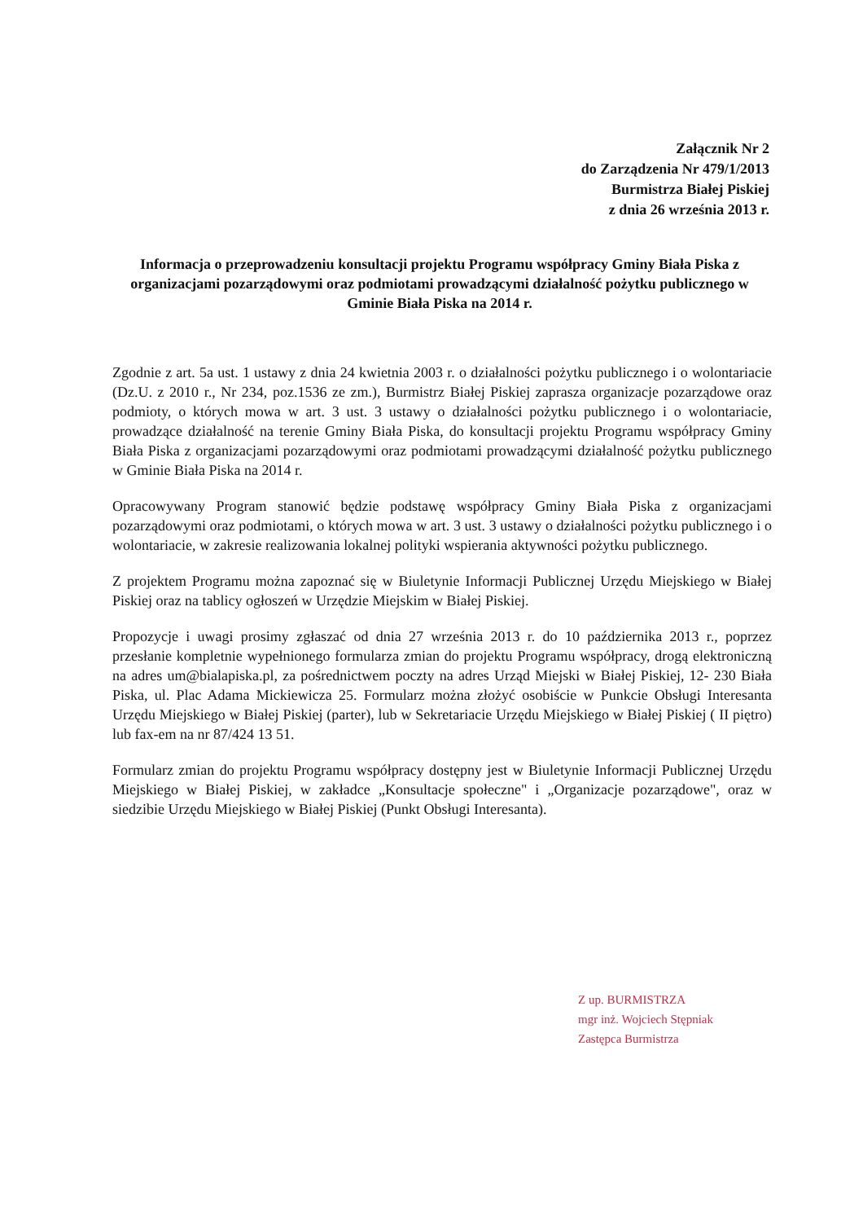Załącznik Nr 2
do Zarządzenia Nr 479/1/2013
Burmistrza Białej Piskiej
z dnia 26 września 2013 r.
Informacja o przeprowadzeniu konsultacji projektu Programu współpracy Gminy Biała Piska z organizacjami pozarządowymi oraz podmiotami prowadzącymi działalność pożytku publicznego w Gminie Biała Piska na 2014 r.
Zgodnie z art. 5a ust. 1 ustawy z dnia 24 kwietnia 2003 r. o działalności pożytku publicznego i o wolontariacie (Dz.U. z 2010 r., Nr 234, poz.1536 ze zm.), Burmistrz Białej Piskiej zaprasza organizacje pozarządowe oraz podmioty, o których mowa w art. 3 ust. 3 ustawy o działalności pożytku publicznego i o wolontariacie, prowadzące działalność na terenie Gminy Biała Piska, do konsultacji projektu Programu współpracy Gminy Biała Piska z organizacjami pozarządowymi oraz podmiotami prowadzącymi działalność pożytku publicznego w Gminie Biała Piska na 2014 r.
Opracowywany Program stanowić będzie podstawę współpracy Gminy Biała Piska z organizacjami pozarządowymi oraz podmiotami, o których mowa w art. 3 ust. 3 ustawy o działalności pożytku publicznego i o wolontariacie, w zakresie realizowania lokalnej polityki wspierania aktywności pożytku publicznego.
Z projektem Programu można zapoznać się w Biuletynie Informacji Publicznej Urzędu Miejskiego w Białej Piskiej oraz na tablicy ogłoszeń w Urzędzie Miejskim w Białej Piskiej.
Propozycje i uwagi prosimy zgłaszać od dnia 27 września 2013 r. do 10 października 2013 r., poprzez przesłanie kompletnie wypełnionego formularza zmian do projektu Programu współpracy, drogą elektroniczną na adres um@bialapiska.pl, za pośrednictwem poczty na adres Urząd Miejski w Białej Piskiej, 12- 230 Biała Piska, ul. Plac Adama Mickiewicza 25. Formularz można złożyć osobiście w Punkcie Obsługi Interesanta Urzędu Miejskiego w Białej Piskiej (parter), lub w Sekretariacie Urzędu Miejskiego w Białej Piskiej ( II piętro) lub fax-em na nr 87/424 13 51.
Formularz zmian do projektu Programu współpracy dostępny jest w Biuletynie Informacji Publicznej Urzędu Miejskiego w Białej Piskiej, w zakładce „Konsultacje społeczne" i „Organizacje pozarządowe", oraz w siedzibie Urzędu Miejskiego w Białej Piskiej (Punkt Obsługi Interesanta).
Z up. BURMISTRZA
mgr inż. Wojciech Stępniak
Zastępca Burmistrza